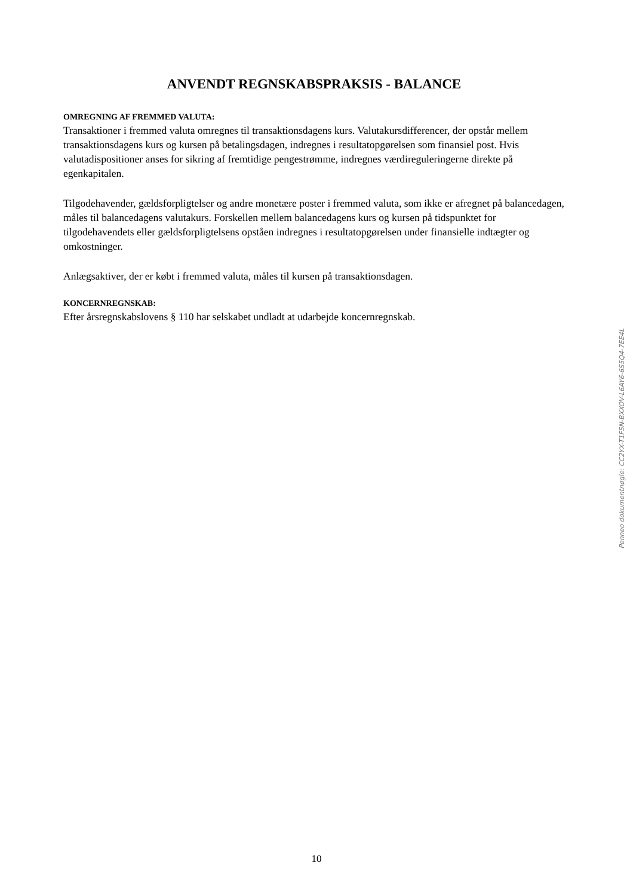ANVENDT REGNSKABSPRAKSIS - BALANCE
OMREGNING AF FREMMED VALUTA:
Transaktioner i fremmed valuta omregnes til transaktionsdagens kurs. Valutakursdifferencer, der opstår mellem transaktionsdagens kurs og kursen på betalingsdagen, indregnes i resultatopgørelsen som finansiel post. Hvis valutadispositioner anses for sikring af fremtidige pengestrømme, indregnes værdireguleringerne direkte på egenkapitalen.
Tilgodehavender, gældsforpligtelser og andre monetære poster i fremmed valuta, som ikke er afregnet på balancedagen, måles til balancedagens valutakurs. Forskellen mellem balancedagens kurs og kursen på tidspunktet for tilgodehavendets eller gældsforpligtelsens opståen indregnes i resultatopgørelsen under finansielle indtægter og omkostninger.
Anlægsaktiver, der er købt i fremmed valuta, måles til kursen på transaktionsdagen.
KONCERNREGNSKAB:
Efter årsregnskabslovens § 110 har selskabet undladt at udarbejde koncernregnskab.
Penneo dokumentnøgle: CC2YX-T1F5N-BXXOV-L6AY6-6S5Q4-7EE4L
10